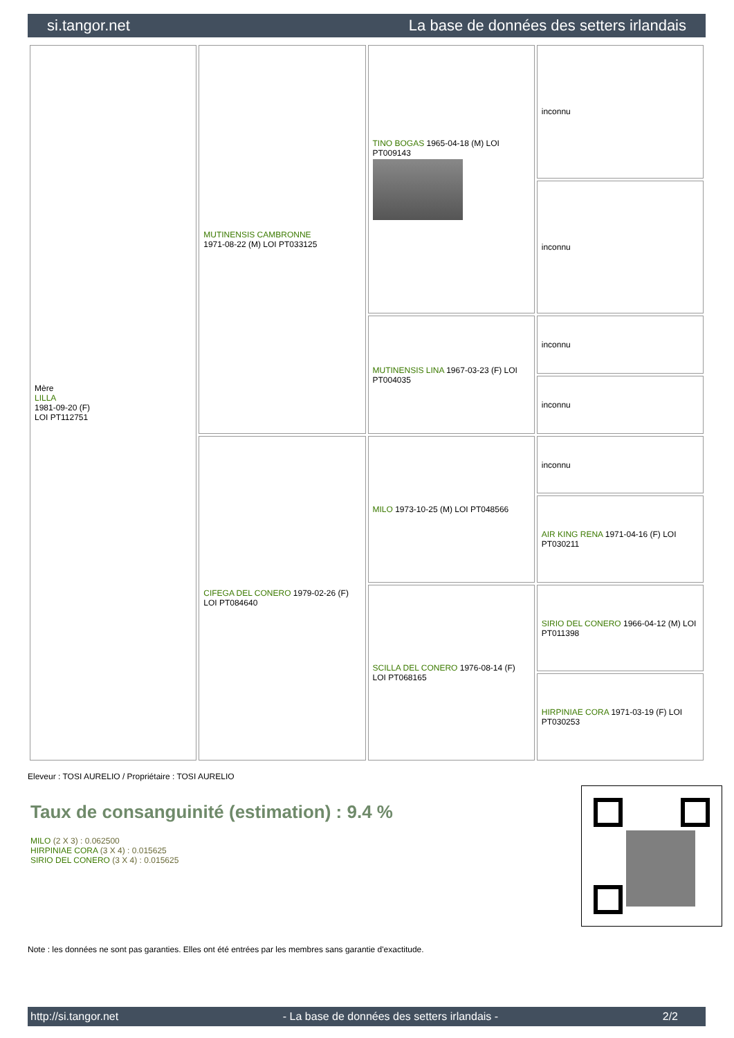si.tangor.net La base de données des setters irlandais
| Mère LILLA 1981-09-20 (F) LOI PT112751 | MUTINENSIS CAMBRONNE 1971-08-22 (M) LOI PT033125 | TINO BOGAS 1965-04-18 (M) LOI PT009143 | inconnu |
| | | | inconnu |
| | | MUTINENSIS LINA 1967-03-23 (F) LOI PT004035 | inconnu |
| | | | inconnu |
| | CIFEGA DEL CONERO 1979-02-26 (F) LOI PT084640 | MILO 1973-10-25 (M) LOI PT048566 | inconnu |
| | | | AIR KING RENA 1971-04-16 (F) LOI PT030211 |
| | | SCILLA DEL CONERO 1976-08-14 (F) LOI PT068165 | SIRIO DEL CONERO 1966-04-12 (M) LOI PT011398 |
| | | | HIRPINIAE CORA 1971-03-19 (F) LOI PT030253 |
Eleveur : TOSI AURELIO / Propriétaire : TOSI AURELIO
Taux de consanguinité (estimation) : 9.4 %
MILO (2 X 3) : 0.062500
HIRPINIAE CORA (3 X 4) : 0.015625
SIRIO DEL CONERO (3 X 4) : 0.015625
Note : les données ne sont pas garanties. Elles ont été entrées par les membres sans garantie d'exactitude.
http://si.tangor.net - La base de données des setters irlandais - 2/2